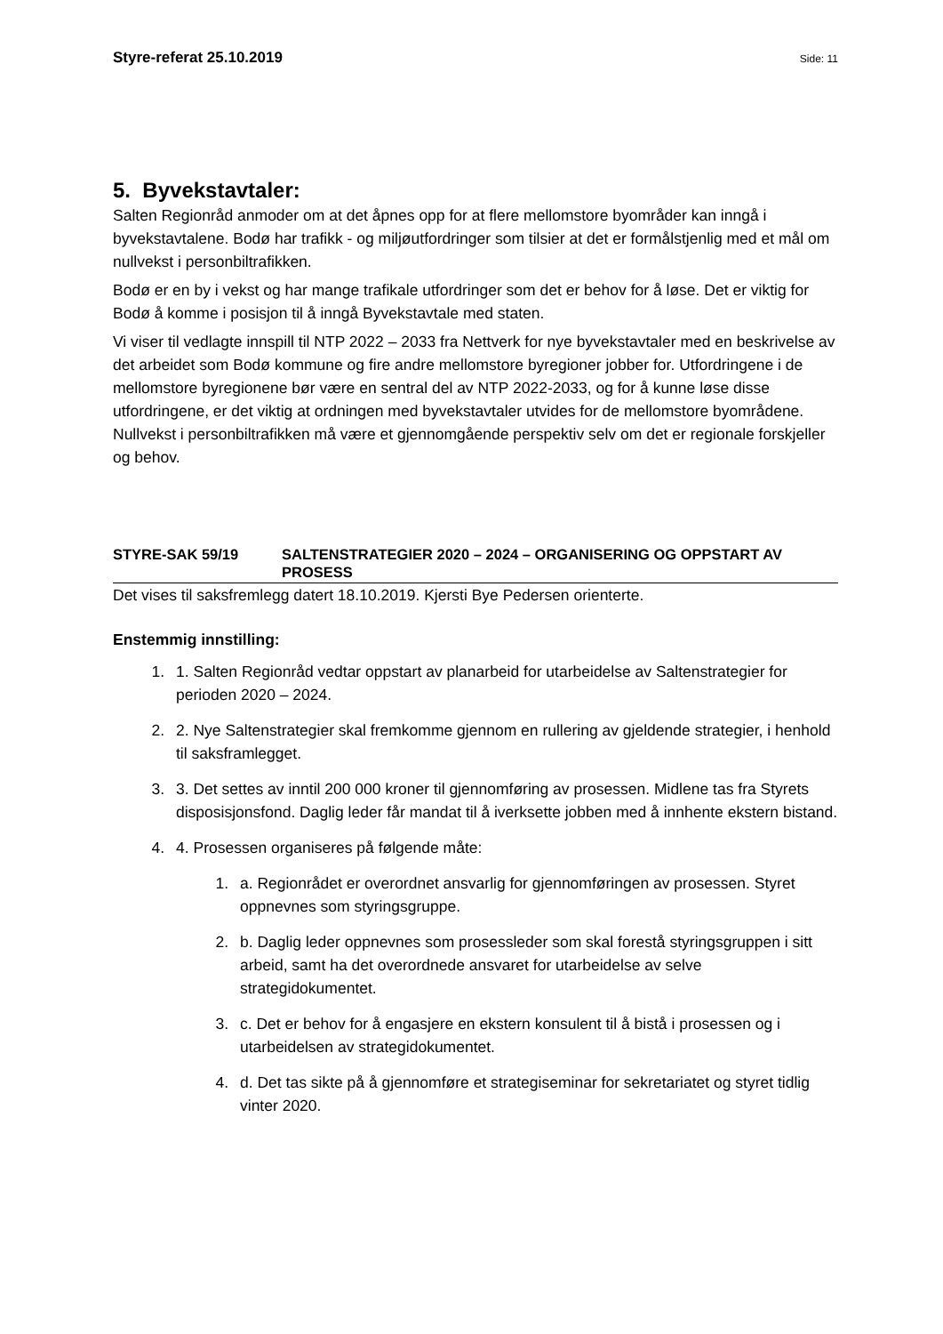Styre-referat 25.10.2019 Side: 11
5. Byvekstavtaler:
Salten Regionråd anmoder om at det åpnes opp for at flere mellomstore byområder kan inngå i byvekstavtalene. Bodø har trafikk - og miljøutfordringer som tilsier at det er formålstjenlig med et mål om nullvekst i personbiltrafikken.
Bodø er en by i vekst og har mange trafikale utfordringer som det er behov for å løse. Det er viktig for Bodø å komme i posisjon til å inngå Byvekstavtale med staten.
Vi viser til vedlagte innspill til NTP 2022 – 2033 fra Nettverk for nye byvekstavtaler med en beskrivelse av det arbeidet som Bodø kommune og fire andre mellomstore byregioner jobber for. Utfordringene i de mellomstore byregionene bør være en sentral del av NTP 2022-2033, og for å kunne løse disse utfordringene, er det viktig at ordningen med byvekstavtaler utvides for de mellomstore byområdene. Nullvekst i personbiltrafikken må være et gjennomgående perspektiv selv om det er regionale forskjeller og behov.
STYRE-SAK 59/19 SALTENSTRATEGIER 2020 – 2024 – ORGANISERING OG OPPSTART AV PROSESS
Det vises til saksfremlegg datert 18.10.2019. Kjersti Bye Pedersen orienterte.
Enstemmig innstilling:
1. 1. Salten Regionråd vedtar oppstart av planarbeid for utarbeidelse av Saltenstrategier for perioden 2020 – 2024.
2. 2. Nye Saltenstrategier skal fremkomme gjennom en rullering av gjeldende strategier, i henhold til saksframlegget.
3. 3. Det settes av inntil 200 000 kroner til gjennomføring av prosessen. Midlene tas fra Styrets disposisjonsfond. Daglig leder får mandat til å iverksette jobben med å innhente ekstern bistand.
4. 4. Prosessen organiseres på følgende måte:
1. a. Regionrådet er overordnet ansvarlig for gjennomføringen av prosessen. Styret oppnevnes som styringsgruppe.
2. b. Daglig leder oppnevnes som prosessleder som skal forestå styringsgruppen i sitt arbeid, samt ha det overordnede ansvaret for utarbeidelse av selve strategidokumentet.
3. c. Det er behov for å engasjere en ekstern konsulent til å bistå i prosessen og i utarbeidelsen av strategidokumentet.
4. d. Det tas sikte på å gjennomføre et strategiseminar for sekretariatet og styret tidlig vinter 2020.